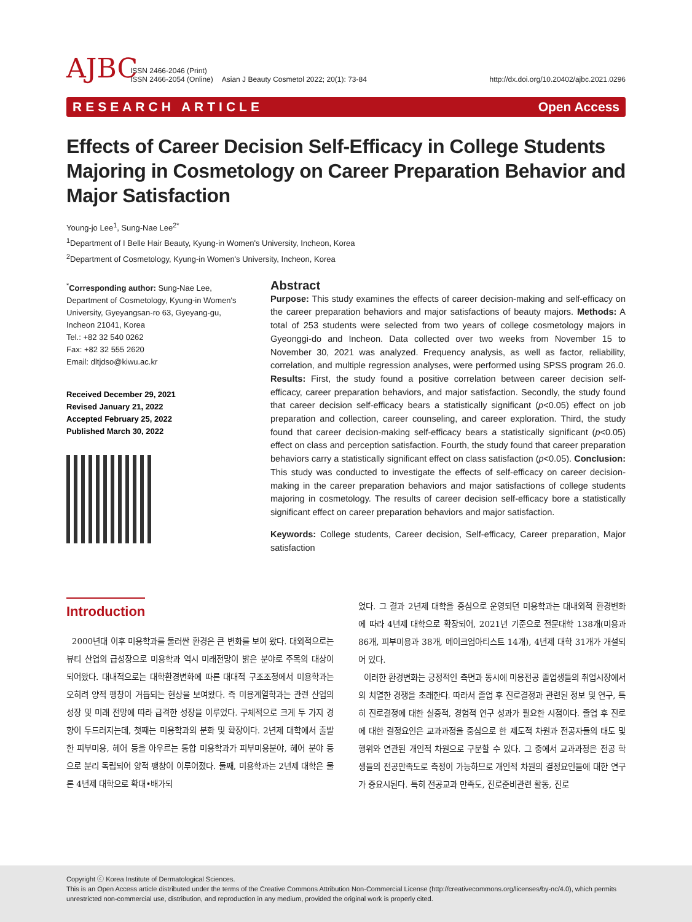AJBC
ISSN 2466-2046 (Print)
ISSN 2466-2054 (Online)
Asian J Beauty Cosmetol 2022; 20(1): 73-84
http://dx.doi.org/10.20402/ajbc.2021.0296
RESEARCH ARTICLE Open Access
Effects of Career Decision Self-Efficacy in College Students Majoring in Cosmetology on Career Preparation Behavior and Major Satisfaction
Young-jo Lee<sup>1</sup>, Sung-Nae Lee<sup>2*</sup>
<sup>1</sup> Department of I Belle Hair Beauty, Kyung-in Women's University, Incheon, Korea
<sup>2</sup> Department of Cosmetology, Kyung-in Women's University, Incheon, Korea
<sup>*</sup> Corresponding author: Sung-Nae Lee, Department of Cosmetology, Kyung-in Women's University, Gyeyangsan-ro 63, Gyeyang-gu, Incheon 21041, Korea
Tel.: +82 32 540 0262
Fax: +82 32 555 2620
Email: dltjdso@kiwu.ac.kr
Received December 29, 2021
Revised January 21, 2022
Accepted February 25, 2022
Published March 30, 2022
Abstract
Purpose: This study examines the effects of career decision-making and self-efficacy on the career preparation behaviors and major satisfactions of beauty majors. Methods: A total of 253 students were selected from two years of college cosmetology majors in Gyeonggi-do and Incheon. Data collected over two weeks from November 15 to November 30, 2021 was analyzed. Frequency analysis, as well as factor, reliability, correlation, and multiple regression analyses, were performed using SPSS program 26.0. Results: First, the study found a positive correlation between career decision self-efficacy, career preparation behaviors, and major satisfaction. Secondly, the study found that career decision self-efficacy bears a statistically significant (p<0.05) effect on job preparation and collection, career counseling, and career exploration. Third, the study found that career decision-making self-efficacy bears a statistically significant (p<0.05) effect on class and perception satisfaction. Fourth, the study found that career preparation behaviors carry a statistically significant effect on class satisfaction (p<0.05). Conclusion: This study was conducted to investigate the effects of self-efficacy on career decision-making in the career preparation behaviors and major satisfactions of college students majoring in cosmetology. The results of career decision self-efficacy bore a statistically significant effect on career preparation behaviors and major satisfaction.
Keywords: College students, Career decision, Self-efficacy, Career preparation, Major satisfaction
Introduction
2000년대 이후 미용학과를 둘러싼 환경은 큰 변화를 보여 왔다. 대외적으로는 뷰티 산업의 급성장으로 미용학과 역시 미래전망이 밝은 분야로 주목의 대상이 되어왔다. 대내적으로는 대학환경변화에 따른 대대적 구조조정에서 미용학과는 오히려 양적 팽창이 거듭되는 현상을 보여왔다. 즉 미용계열학과는 관련 산업의 성장 및 미래 전망에 따라 급격한 성장을 이루었다. 구체적으로 크게 두 가지 경향이 두드러지는데, 첫째는 미용학과의 분화 및 확장이다. 2년제 대학에서 출발한 피부미용, 헤어 등을 아우르는 통합 미용학과가 피부미용분야, 헤어 분야 등으로 분리 독립되어 양적 팽창이 이루어졌다. 둘째, 미용학과는 2년제 대학은 물론 4년제 대학으로 확대•배가되
었다. 그 결과 2년제 대학을 중심으로 운영되던 미용학과는 대내외적 환경변화에 따라 4년제 대학으로 확장되어, 2021년 기준으로 전문대학 138개(미용과 86개, 피부미용과 38개, 메이크업아티스트 14개), 4년제 대학 31개가 개설되어 있다.
이러한 환경변화는 긍정적인 측면과 동시에 미용전공 졸업생들의 취업시장에서의 치열한 경쟁을 초래한다. 따라서 졸업 후 진로결정과 관련된 정보 및 연구, 특히 진로결정에 대한 실증적, 경험적 연구 성과가 필요한 시점이다. 졸업 후 진로에 대한 결정요인은 교과과정을 중심으로 한 제도적 차원과 전공자들의 태도 및 행위와 연관된 개인적 차원으로 구분할 수 있다. 그 중에서 교과과정은 전공 학생들의 전공만족도로 측정이 가능하므로 개인적 차원의 결정요인들에 대한 연구가 중요시된다. 특히 전공교과 만족도, 진로준비관련 활동, 진로
Copyright ⓒ Korea Institute of Dermatological Sciences.
This is an Open Access article distributed under the terms of the Creative Commons Attribution Non-Commercial License (http://creativecommons.org/licenses/by-nc/4.0), which permits unrestricted non-commercial use, distribution, and reproduction in any medium, provided the original work is properly cited.